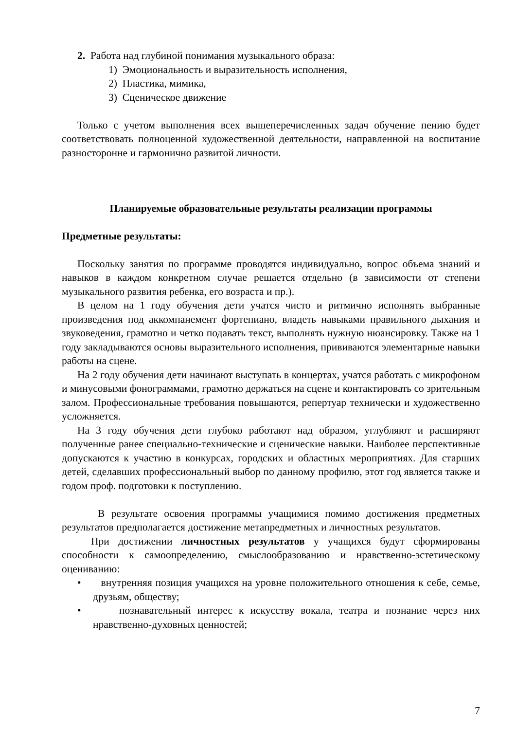2. Работа над глубиной понимания музыкального образа:
1) Эмоциональность и выразительность исполнения,
2) Пластика, мимика,
3) Сценическое движение
Только с учетом выполнения всех вышеперечисленных задач обучение пению будет соответствовать полноценной художественной деятельности, направленной на воспитание разносторонне и гармонично развитой личности.
Планируемые образовательные результаты реализации программы
Предметные результаты:
Поскольку занятия по программе проводятся индивидуально, вопрос объема знаний и навыков в каждом конкретном случае решается отдельно (в зависимости от степени музыкального развития ребенка, его возраста и пр.).
В целом на 1 году обучения дети учатся чисто и ритмично исполнять выбранные произведения под аккомпанемент фортепиано, владеть навыками правильного дыхания и звуковедения, грамотно и четко подавать текст, выполнять нужную нюансировку. Также на 1 году закладываются основы выразительного исполнения, прививаются элементарные навыки работы на сцене.
На 2 году обучения дети начинают выступать в концертах, учатся работать с микрофоном и минусовыми фонограммами, грамотно держаться на сцене и контактировать со зрительным залом. Профессиональные требования повышаются, репертуар технически и художественно усложняется.
На 3 году обучения дети глубоко работают над образом, углубляют и расширяют полученные ранее специально-технические и сценические навыки. Наиболее перспективные допускаются к участию в конкурсах, городских и областных мероприятиях. Для старших детей, сделавших профессиональный выбор по данному профилю, этот год является также и годом проф. подготовки к поступлению.
В результате освоения программы учащимися помимо достижения предметных результатов предполагается достижение метапредметных и личностных результатов.
При достижении личностных результатов у учащихся будут сформированы способности к самоопределению, смыслообразованию и нравственно-эстетическому оцениванию:
• внутренняя позиция учащихся на уровне положительного отношения к себе, семье, друзьям, обществу;
• познавательный интерес к искусству вокала, театра и познание через них нравственно-духовных ценностей;
7